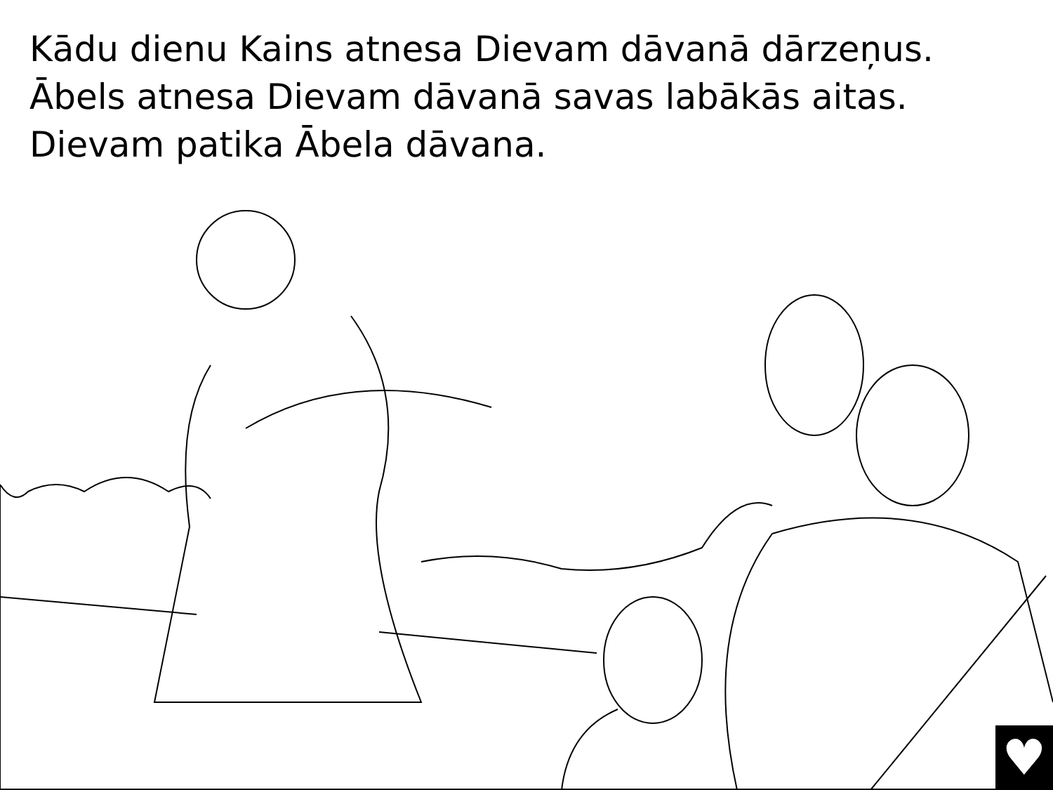Kādu dienu Kains atnesa Dievam dāvanā dārzeņus.
Ābels atnesa Dievam dāvanā savas labākās aitas.
Dievam patika Ābela dāvana.
♥